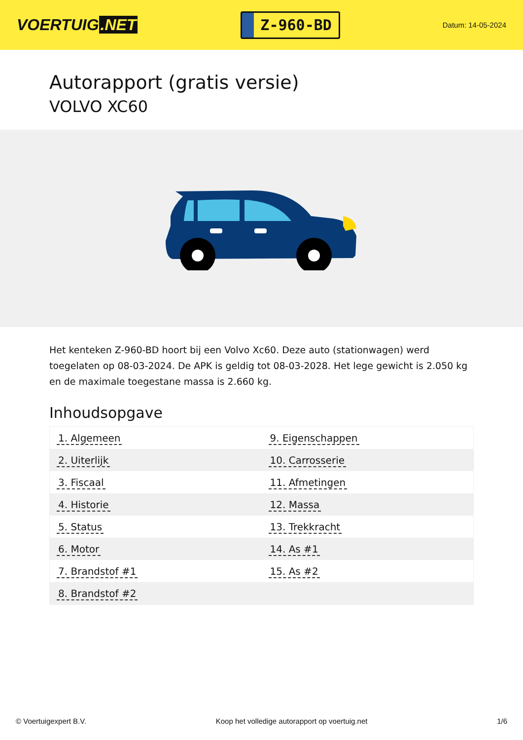VOERTUIG.NET
Z-960-BD
Datum: 14-05-2024
Autorapport (gratis versie)
VOLVO XC60
Het kenteken Z-960-BD hoort bij een Volvo Xc60. Deze auto (stationwagen) werd toegelaten op 08-03-2024. De APK is geldig tot 08-03-2028. Het lege gewicht is 2.050 kg en de maximale toegestane massa is 2.660 kg.
Inhoudsopgave
| 1. Algemeen | 9. Eigenschappen |
| 2. Uiterlijk | 10. Carrosserie |
| 3. Fiscaal | 11. Afmetingen |
| 4. Historie | 12. Massa |
| 5. Status | 13. Trekkracht |
| 6. Motor | 14. As #1 |
| 7. Brandstof #1 | 15. As #2 |
| 8. Brandstof #2 | |
© Voertuigexpert B.V. Koop het volledige autorapport op voertuig.net 1/6